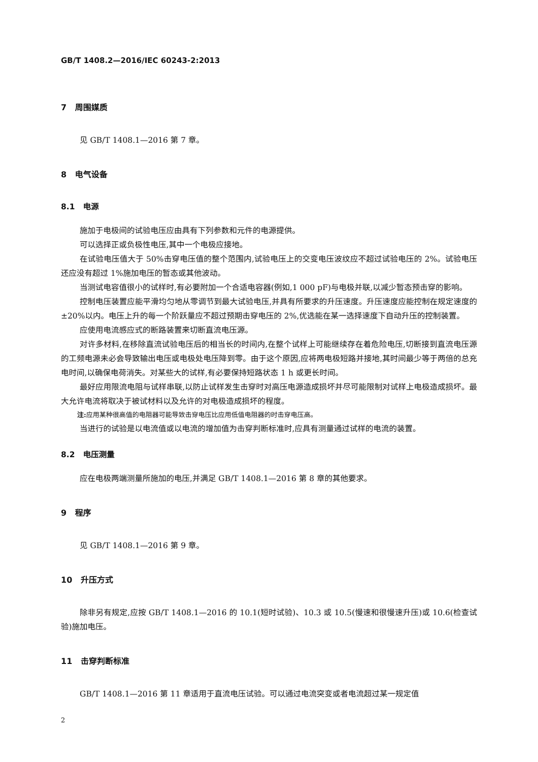GB/T 1408.2—2016/IEC 60243-2:2013
7 周围媒质
见 GB/T 1408.1—2016 第 7 章。
8 电气设备
8.1 电源
施加于电极间的试验电压应由具有下列参数和元件的电源提供。
可以选择正或负极性电压,其中一个电极应接地。
在试验电压值大于 50%击穿电压值的整个范围内,试验电压上的交变电压波纹应不超过试验电压的 2%。试验电压还应没有超过 1%施加电压的暂态或其他波动。
当测试电容值很小的试样时,有必要附加一个合适电容器(例如,1 000 pF)与电极并联,以减少暂态预击穿的影响。
控制电压装置应能平滑均匀地从零调节到最大试验电压,并具有所要求的升压速度。升压速度应能控制在规定速度的±20%以内。电压上升的每一个阶跃量应不超过预期击穿电压的 2%,优选能在某一选择速度下自动升压的控制装置。
应使用电流感应式的断路装置来切断直流电压源。
对许多材料,在移除直流试验电压后的相当长的时间内,在整个试样上可能继续存在着危险电压,切断接到直流电压源的工频电源未必会导致输出电压或电极处电压降到零。由于这个原因,应将两电极短路并接地,其时间最少等于两倍的总充电时间,以确保电荷消失。对某些大的试样,有必要保持短路状态 1 h 或更长时间。
最好应用限流电阻与试样串联,以防止试样发生击穿时对高压电源造成损坏并尽可能限制对试样上电极造成损坏。最大允许电流将取决于被试材料以及允许的对电极造成损坏的程度。
注: 应用某种很高值的电阻器可能导致击穿电压比应用低值电阻器的时击穿电压高。
当进行的试验是以电流值或以电流的增加值为击穿判断标准时,应具有测量通过试样的电流的装置。
8.2 电压测量
应在电极两端测量所施加的电压,并满足 GB/T 1408.1—2016 第 8 章的其他要求。
9 程序
见 GB/T 1408.1—2016 第 9 章。
10 升压方式
除非另有规定,应按 GB/T 1408.1—2016 的 10.1(短时试验)、10.3 或 10.5(慢速和很慢速升压)或 10.6(检查试验)施加电压。
11 击穿判断标准
GB/T 1408.1—2016 第 11 章适用于直流电压试验。可以通过电流突变或者电流超过某一规定值
2